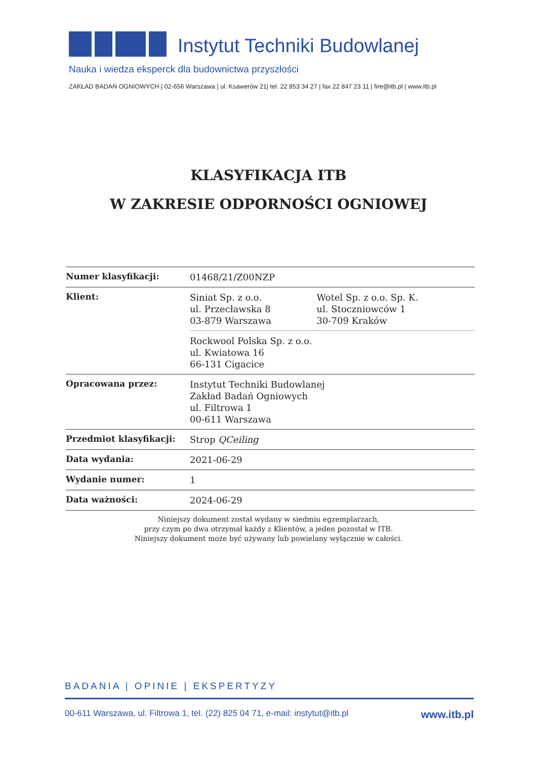Instytut Techniki Budowlanej
Nauka i wiedza eksperck dla budownictwa przyszłości
ZAKŁAD BADAŃ OGNIOWYCH | 02-656 Warszawa | ul. Ksawerów 21| tel. 22 853 34 27 | fax 22 847 23 11 | fire@itb.pl | www.itb.pl
KLASYFIKACJA ITB
W ZAKRESIE ODPORNOŚCI OGNIOWEJ
| Numer klasyfikacji: | 01468/21/Z00NZP | |
| Klient: | Siniat Sp. z o.o. ul. Przecławska 8 03-879 Warszawa | Wotel Sp. z o.o. Sp. K. ul. Stoczniowców 1 30-709 Kraków |
| | Rockwool Polska Sp. z o.o. ul. Kwiatowa 16 66-131 Cigacice | |
| Opracowana przez: | Instytut Techniki Budowlanej Zakład Badań Ogniowych ul. Filtrowa 1 00-611 Warszawa | |
| Przedmiot klasyfikacji: | Strop QCeiling | |
| Data wydania: | 2021-06-29 | |
| Wydanie numer: | 1 | |
| Data ważności: | 2024-06-29 | |
Niniejszy dokument został wydany w siedmiu egzemplarzach,
przy czym po dwa otrzymał każdy z Klientów, a jeden pozostał w ITB.
Niniejszy dokument może być używany lub powielany wyłącznie w całości.
BADANIA | OPINIE | EKSPERTYZY
00-611 Warszawa, ul. Filtrowa 1, tel. (22) 825 04 71, e-mail: instytut@itb.pl www.itb.pl